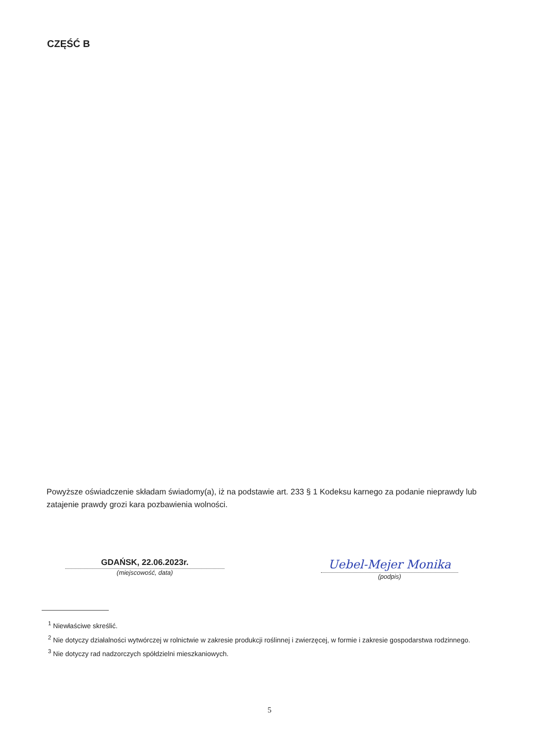CZĘŚĆ B
Powyższe oświadczenie składam świadomy(a), iż na podstawie art. 233 § 1 Kodeksu karnego za podanie nieprawdy lub zatajenie prawdy grozi kara pozbawienia wolności.
GDAŃSK, 22.06.2023r.
(miejscowość, data)
Uebel-Mejer Monika
(podpis)
<sup>1</sup> Niewłaściwe skreślić.
<sup>2</sup> Nie dotyczy działalności wytwórczej w rolnictwie w zakresie produkcji roślinnej i zwierzęcej, w formie i zakresie gospodarstwa rodzinnego.
<sup>3</sup> Nie dotyczy rad nadzorczych spółdzielni mieszkaniowych.
5